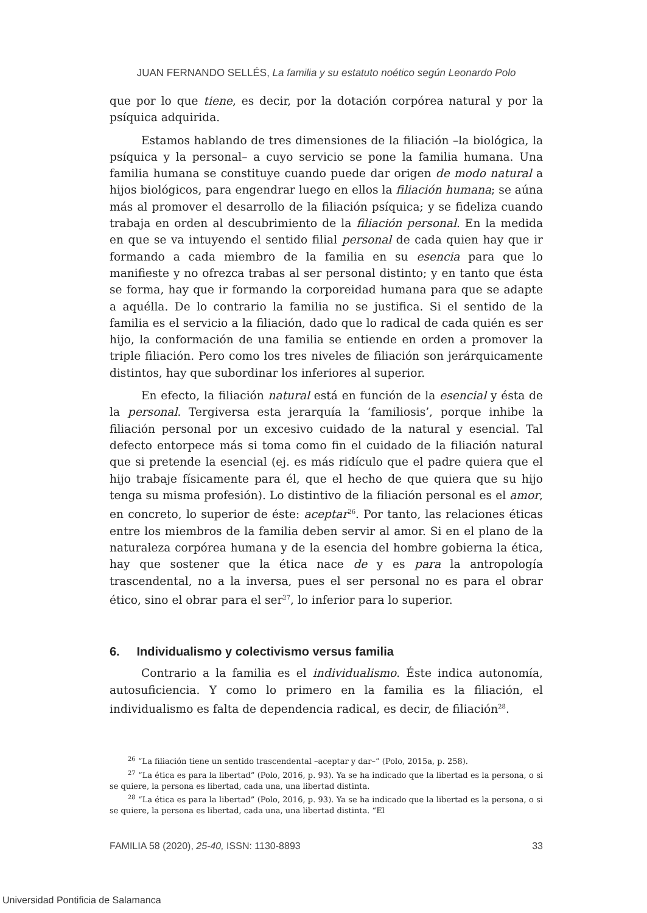JUAN FERNANDO SELLÉS, La familia y su estatuto noético según Leonardo Polo
que por lo que tiene, es decir, por la dotación corpórea natural y por la psíquica adquirida.
Estamos hablando de tres dimensiones de la filiación –la biológica, la psíquica y la personal– a cuyo servicio se pone la familia humana. Una familia humana se constituye cuando puede dar origen de modo natural a hijos biológicos, para engendrar luego en ellos la filiación humana; se aúna más al promover el desarrollo de la filiación psíquica; y se fideliza cuando trabaja en orden al descubrimiento de la filiación personal. En la medida en que se va intuyendo el sentido filial personal de cada quien hay que ir formando a cada miembro de la familia en su esencia para que lo manifieste y no ofrezca trabas al ser personal distinto; y en tanto que ésta se forma, hay que ir formando la corporeidad humana para que se adapte a aquélla. De lo contrario la familia no se justifica. Si el sentido de la familia es el servicio a la filiación, dado que lo radical de cada quién es ser hijo, la conformación de una familia se entiende en orden a promover la triple filiación. Pero como los tres niveles de filiación son jerárquicamente distintos, hay que subordinar los inferiores al superior.
En efecto, la filiación natural está en función de la esencial y ésta de la personal. Tergiversa esta jerarquía la ‘familiosis’, porque inhibe la filiación personal por un excesivo cuidado de la natural y esencial. Tal defecto entorpece más si toma como fin el cuidado de la filiación natural que si pretende la esencial (ej. es más ridículo que el padre quiera que el hijo trabaje físicamente para él, que el hecho de que quiera que su hijo tenga su misma profesión). Lo distintivo de la filiación personal es el amor, en concreto, lo superior de éste: aceptar<sup>26</sup>. Por tanto, las relaciones éticas entre los miembros de la familia deben servir al amor. Si en el plano de la naturaleza corpórea humana y de la esencia del hombre gobierna la ética, hay que sostener que la ética nace de y es para la antropología trascendental, no a la inversa, pues el ser personal no es para el obrar ético, sino el obrar para el ser<sup>27</sup>, lo inferior para lo superior.
6. Individualismo y colectivismo versus familia
Contrario a la familia es el individualismo. Éste indica autonomía, autosuficiencia. Y como lo primero en la familia es la filiación, el individualismo es falta de dependencia radical, es decir, de filiación<sup>28</sup>.
<sup>26</sup> “La filiación tiene un sentido trascendental –aceptar y dar–” (Polo, 2015a, p. 258).
<sup>27</sup> “La ética es para la libertad” (Polo, 2016, p. 93). Ya se ha indicado que la libertad es la persona, o si se quiere, la persona es libertad, cada una, una libertad distinta.
<sup>28</sup> “La ética es para la libertad” (Polo, 2016, p. 93). Ya se ha indicado que la libertad es la persona, o si se quiere, la persona es libertad, cada una, una libertad distinta. “El
FAMILIA 58 (2020), 25-40, ISSN: 1130-8893 33
Universidad Pontificia de Salamanca